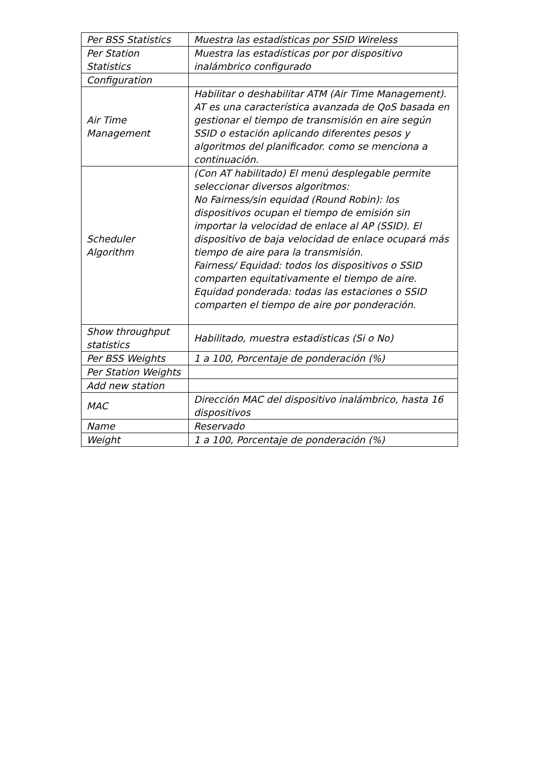| Per BSS Statistics | Muestra las estadísticas por SSID Wireless |
| Per Station Statistics | Muestra las estadísticas por por dispositivo inalámbrico configurado |
| Configuration | |
| Air Time Management | Habilitar o deshabilitar ATM (Air Time Management). AT es una característica avanzada de QoS basada en gestionar el tiempo de transmisión en aire según SSID o estación aplicando diferentes pesos y algoritmos del planificador. como se menciona a continuación. |
| Scheduler Algorithm | (Con AT habilitado) El menú desplegable permite seleccionar diversos algoritmos: No Fairness/sin equidad (Round Robin): los dispositivos ocupan el tiempo de emisión sin importar la velocidad de enlace al AP (SSID). El dispositivo de baja velocidad de enlace ocupará más tiempo de aire para la transmisión. Fairness/ Equidad: todos los dispositivos o SSID comparten equitativamente el tiempo de aire. Equidad ponderada: todas las estaciones o SSID comparten el tiempo de aire por ponderación. |
| Show throughput statistics | Habilitado, muestra estadísticas (Si o No) |
| Per BSS Weights | 1 a 100, Porcentaje de ponderación (%) |
| Per Station Weights | |
| Add new station | |
| MAC | Dirección MAC del dispositivo inalámbrico, hasta 16 dispositivos |
| Name | Reservado |
| Weight | 1 a 100, Porcentaje de ponderación (%) |